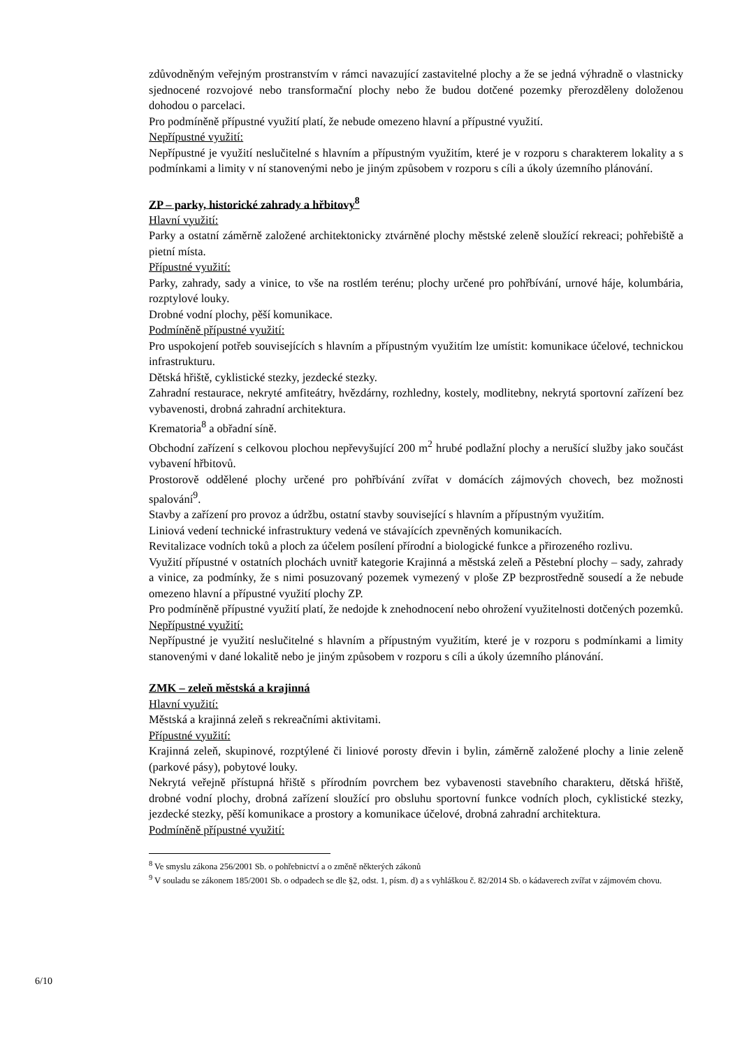zdůvodněným veřejným prostranstvím v rámci navazující zastavitelné plochy a že se jedná výhradně o vlastnicky sjednocené rozvojové nebo transformační plochy nebo že budou dotčené pozemky přerozděleny doloženou dohodou o parcelaci.
Pro podmíněně přípustné využití platí, že nebude omezeno hlavní a přípustné využití.
Nepřípustné využití:
Nepřípustné je využití neslučitelné s hlavním a přípustným využitím, které je v rozporu s charakterem lokality a s podmínkami a limity v ní stanovenými nebo je jiným způsobem v rozporu s cíli a úkoly územního plánování.
ZP – parky, historické zahrady a hřbitovy<sup>8</sup>
Hlavní využití:
Parky a ostatní záměrně založené architektonicky ztvárněné plochy městské zeleně sloužící rekreaci; pohřebiště a pietní místa.
Přípustné využití:
Parky, zahrady, sady a vinice, to vše na rostlém terénu; plochy určené pro pohřbívání, urnové háje, kolumbária, rozptylové louky.
Drobné vodní plochy, pěší komunikace.
Podmíněně přípustné využití:
Pro uspokojení potřeb souvisejících s hlavním a přípustným využitím lze umístit: komunikace účelové, technickou infrastrukturu.
Dětská hřiště, cyklistické stezky, jezdecké stezky.
Zahradní restaurace, nekryté amfiteátry, hvězdárny, rozhledny, kostely, modlitebny, nekrytá sportovní zařízení bez vybavenosti, drobná zahradní architektura.
Krematoria<sup>8</sup> a obřadní síně.
Obchodní zařízení s celkovou plochou nepřevyšující 200 m<sup>2</sup> hrubé podlažní plochy a nerušící služby jako součást vybavení hřbitovů.
Prostorově oddělené plochy určené pro pohřbívání zvířat v domácích zájmových chovech, bez možnosti spalování<sup>9</sup>.
Stavby a zařízení pro provoz a údržbu, ostatní stavby související s hlavním a přípustným využitím.
Liniová vedení technické infrastruktury vedená ve stávajících zpevněných komunikacích.
Revitalizace vodních toků a ploch za účelem posílení přírodní a biologické funkce a přirozeného rozlivu.
Využití přípustné v ostatních plochách uvnitř kategorie Krajinná a městská zeleň a Pěstební plochy – sady, zahrady a vinice, za podmínky, že s nimi posuzovaný pozemek vymezený v ploše ZP bezprostředně sousedí a že nebude omezeno hlavní a přípustné využití plochy ZP.
Pro podmíněně přípustné využití platí, že nedojde k znehodnocení nebo ohrožení využitelnosti dotčených pozemků.
Nepřípustné využití:
Nepřípustné je využití neslučitelné s hlavním a přípustným využitím, které je v rozporu s podmínkami a limity stanovenými v dané lokalitě nebo je jiným způsobem v rozporu s cíli a úkoly územního plánování.
ZMK – zeleň městská a krajinná
Hlavní využití:
Městská a krajinná zeleň s rekreačními aktivitami.
Přípustné využití:
Krajinná zeleň, skupinové, rozptýlené či liniové porosty dřevin i bylin, záměrně založené plochy a linie zeleně (parkové pásy), pobytové louky.
Nekrytá veřejně přístupná hřiště s přírodním povrchem bez vybavenosti stavebního charakteru, dětská hřiště, drobné vodní plochy, drobná zařízení sloužící pro obsluhu sportovní funkce vodních ploch, cyklistické stezky, jezdecké stezky, pěší komunikace a prostory a komunikace účelové, drobná zahradní architektura.
Podmíněně přípustné využití:
<sup>8</sup> Ve smyslu zákona 256/2001 Sb. o pohřebnictví a o změně některých zákonů
<sup>9</sup> V souladu se zákonem 185/2001 Sb. o odpadech se dle §2, odst. 1, písm. d) a s vyhláškou č. 82/2014 Sb. o kádaverech zvířat v zájmovém chovu.
6/10